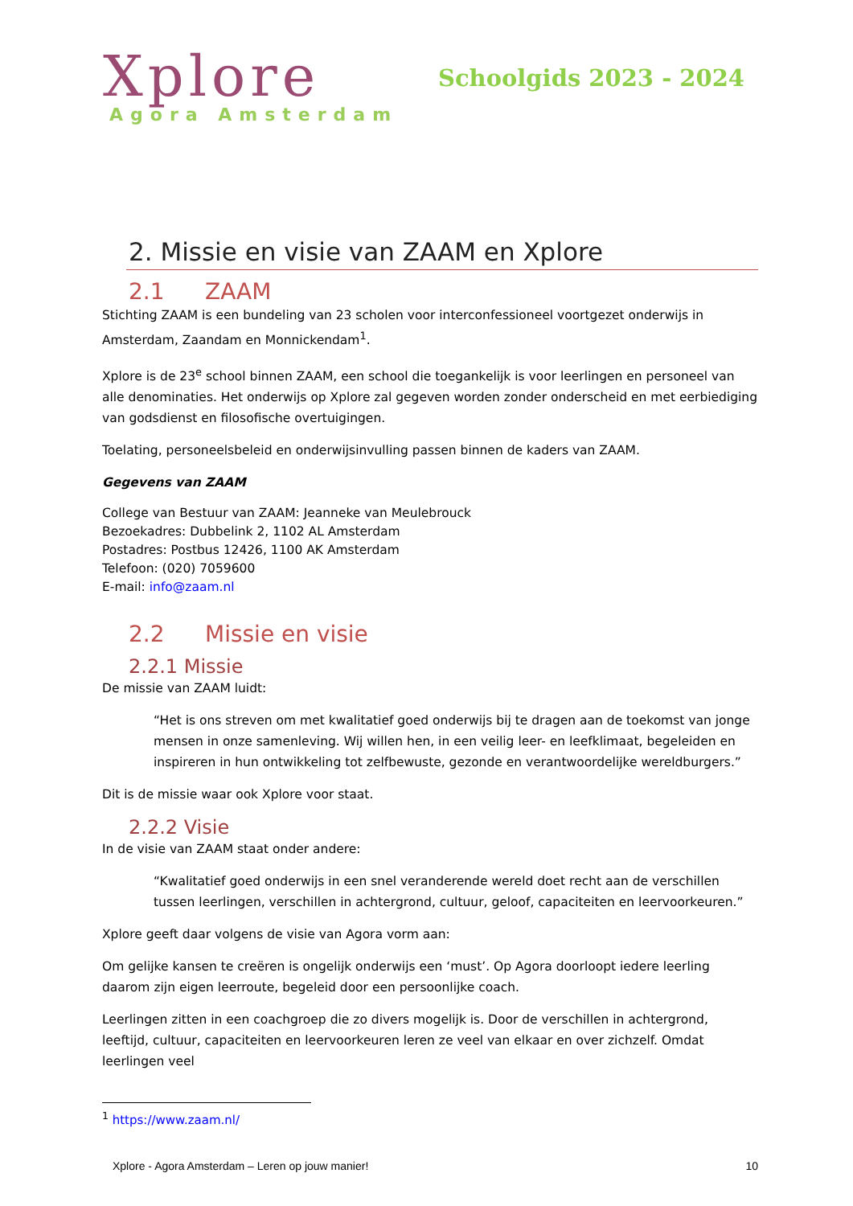Xplore
Agora Amsterdam
Schoolgids 2023 - 2024
2. Missie en visie van ZAAM en Xplore
2.1 ZAAM
Stichting ZAAM is een bundeling van 23 scholen voor interconfessioneel voortgezet onderwijs in Amsterdam, Zaandam en Monnickendam<sup>1</sup>.
Xplore is de 23<sup>e</sup> school binnen ZAAM, een school die toegankelijk is voor leerlingen en personeel van alle denominaties. Het onderwijs op Xplore zal gegeven worden zonder onderscheid en met eerbiediging van godsdienst en filosofische overtuigingen.
Toelating, personeelsbeleid en onderwijsinvulling passen binnen de kaders van ZAAM.
Gegevens van ZAAM
College van Bestuur van ZAAM: Jeanneke van Meulebrouck
Bezoekadres: Dubbelink 2, 1102 AL Amsterdam
Postadres: Postbus 12426, 1100 AK Amsterdam
Telefoon: (020) 7059600
E-mail: info@zaam.nl
2.2 Missie en visie
2.2.1 Missie
De missie van ZAAM luidt:
“Het is ons streven om met kwalitatief goed onderwijs bij te dragen aan de toekomst van jonge mensen in onze samenleving. Wij willen hen, in een veilig leer- en leefklimaat, begeleiden en inspireren in hun ontwikkeling tot zelfbewuste, gezonde en verantwoordelijke wereldburgers.”
Dit is de missie waar ook Xplore voor staat.
2.2.2 Visie
In de visie van ZAAM staat onder andere:
“Kwalitatief goed onderwijs in een snel veranderende wereld doet recht aan de verschillen tussen leerlingen, verschillen in achtergrond, cultuur, geloof, capaciteiten en leervoorkeuren.”
Xplore geeft daar volgens de visie van Agora vorm aan:
Om gelijke kansen te creëren is ongelijk onderwijs een ‘must’. Op Agora doorloopt iedere leerling daarom zijn eigen leerroute, begeleid door een persoonlijke coach.
Leerlingen zitten in een coachgroep die zo divers mogelijk is. Door de verschillen in achtergrond, leeftijd, cultuur, capaciteiten en leervoorkeuren leren ze veel van elkaar en over zichzelf. Omdat leerlingen veel
<sup>1</sup> https://www.zaam.nl/
Xplore - Agora Amsterdam – Leren op jouw manier! 10